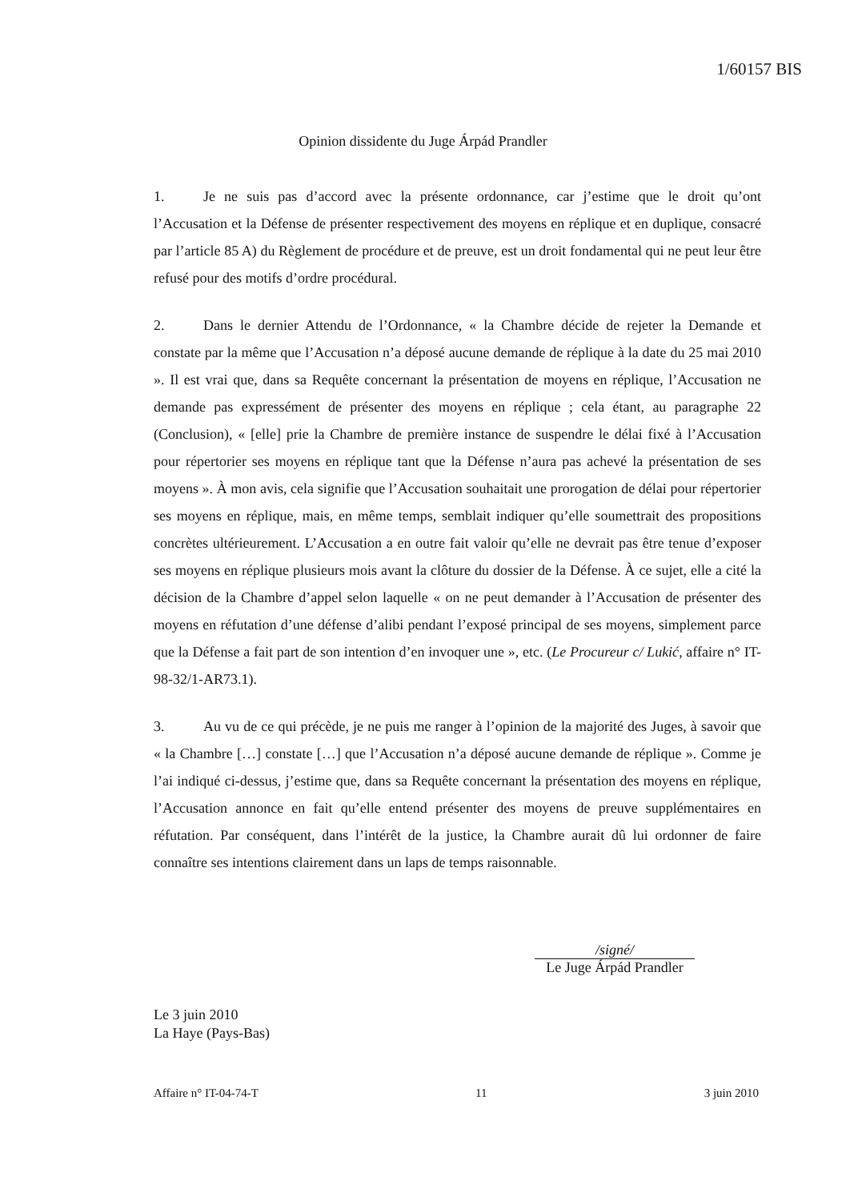1/60157 BIS
Opinion dissidente du Juge Árpád Prandler
1. Je ne suis pas d’accord avec la présente ordonnance, car j’estime que le droit qu’ont l’Accusation et la Défense de présenter respectivement des moyens en réplique et en duplique, consacré par l’article 85 A) du Règlement de procédure et de preuve, est un droit fondamental qui ne peut leur être refusé pour des motifs d’ordre procédural.
2. Dans le dernier Attendu de l’Ordonnance, « la Chambre décide de rejeter la Demande et constate par la même que l’Accusation n’a déposé aucune demande de réplique à la date du 25 mai 2010 ». Il est vrai que, dans sa Requête concernant la présentation de moyens en réplique, l’Accusation ne demande pas expressément de présenter des moyens en réplique ; cela étant, au paragraphe 22 (Conclusion), « [elle] prie la Chambre de première instance de suspendre le délai fixé à l’Accusation pour répertorier ses moyens en réplique tant que la Défense n’aura pas achevé la présentation de ses moyens ». À mon avis, cela signifie que l’Accusation souhaitait une prorogation de délai pour répertorier ses moyens en réplique, mais, en même temps, semblait indiquer qu’elle soumettrait des propositions concrètes ultérieurement. L’Accusation a en outre fait valoir qu’elle ne devrait pas être tenue d’exposer ses moyens en réplique plusieurs mois avant la clôture du dossier de la Défense. À ce sujet, elle a cité la décision de la Chambre d’appel selon laquelle « on ne peut demander à l’Accusation de présenter des moyens en réfutation d’une défense d’alibi pendant l’exposé principal de ses moyens, simplement parce que la Défense a fait part de son intention d’en invoquer une », etc. (Le Procureur c/ Lukić, affaire n° IT-98-32/1-AR73.1).
3. Au vu de ce qui précède, je ne puis me ranger à l’opinion de la majorité des Juges, à savoir que « la Chambre […] constate […] que l’Accusation n’a déposé aucune demande de réplique ». Comme je l’ai indiqué ci-dessus, j’estime que, dans sa Requête concernant la présentation des moyens en réplique, l’Accusation annonce en fait qu’elle entend présenter des moyens de preuve supplémentaires en réfutation. Par conséquent, dans l’intérêt de la justice, la Chambre aurait dû lui ordonner de faire connaître ses intentions clairement dans un laps de temps raisonnable.
/signé/
Le Juge Árpád Prandler
Le 3 juin 2010
La Haye (Pays-Bas)
Affaire n° IT-04-74-T 11 3 juin 2010